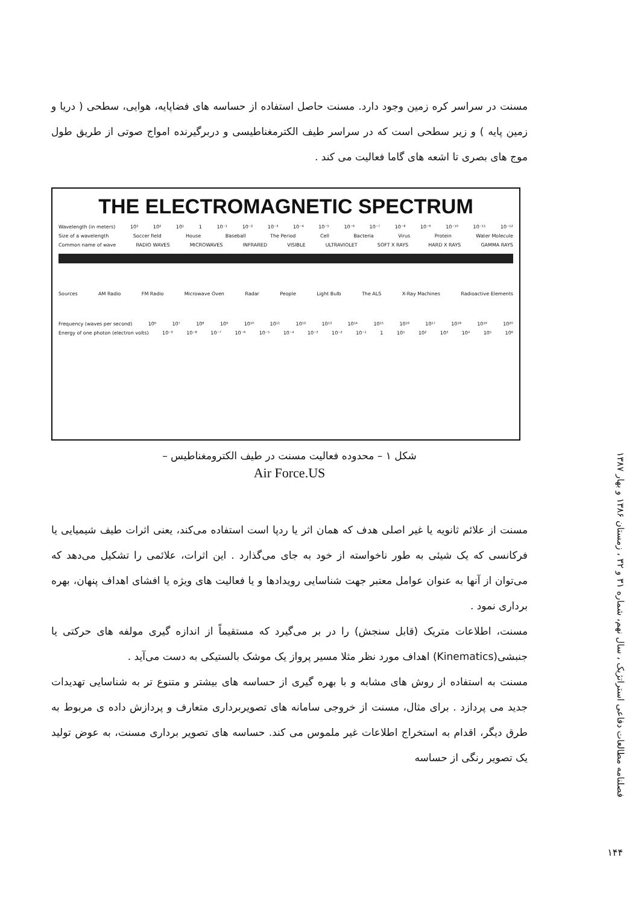مسنت در سراسر کره زمین وجود دارد. مسنت حاصل استفاده از حساسه های فضاپایه، هوایی، سطحی ( دریا و زمین پایه ) و زیر سطحی است که در سراسر طیف الکترمغناطیسی و دربرگیرنده امواج صوتی از طریق طول موج های بصری تا اشعه های گاما فعالیت می کند .
THE ELECTROMAGNETIC SPECTRUM
Wavelength (in meters) 10³ 10² 10¹ 1 10⁻¹ 10⁻² 10⁻³ 10⁻⁴ 10⁻⁵ 10⁻⁶ 10⁻⁷ 10⁻⁸ 10⁻⁹ 10⁻¹⁰ 10⁻¹¹ 10⁻¹²
Size of a wavelength Soccer field House Baseball The Period Cell Bacteria Virus Protein Water Molecule
Common name of wave RADIO WAVES MICROWAVES INFRARED VISIBLE ULTRAVIOLET SOFT X RAYS HARD X RAYS GAMMA RAYS
Sources AM Radio FM Radio Microwave Oven Radar People Light Bulb The ALS X-Ray Machines Radioactive Elements
Frequency (waves per second) 10⁶ 10⁷ 10⁸ 10⁹ 10¹⁰ 10¹¹ 10¹² 10¹³ 10¹⁴ 10¹⁵ 10¹⁶ 10¹⁷ 10¹⁸ 10¹⁹ 10²⁰
Energy of one photon (electron volts) 10⁻⁹ 10⁻⁸ 10⁻⁷ 10⁻⁶ 10⁻⁵ 10⁻⁴ 10⁻³ 10⁻² 10⁻¹ 1 10¹ 10² 10³ 10⁴ 10⁵ 10⁶
شکل ۱ – محدوده فعالیت مسنت در طیف الکترومغناطیس –
Air Force.US
مسنت از علائم ثانویه یا غیر اصلی هدف که همان اثر یا ردپا است استفاده می‌کند، یعنی اثرات طیف شیمیایی یا فرکانسی که یک شیئی به طور ناخواسته از خود به جای می‌گذارد . این اثرات، علائمی را تشکیل می‌دهد که می‌توان از آنها به عنوان عوامل معتبر جهت شناسایی رویدادها و یا فعالیت های ویژه یا افشای اهداف پنهان، بهره برداری نمود .
مسنت، اطلاعات متریک (قابل سنجش) را در بر می‌گیرد که مستقیماً از اندازه گیری مولفه های حرکتی یا جنبشی(Kinematics) اهداف مورد نظر مثلا مسیر پرواز یک موشک بالستیکی به دست می‌آید .
مسنت به استفاده از روش های مشابه و با بهره گیری از حساسه های بیشتر و متنوع تر به شناسایی تهدیدات جدید می پردازد . برای مثال، مسنت از خروجی سامانه های تصویربرداری متعارف و پردازش داده ی مربوط به طرق دیگر، اقدام به استخراج اطلاعات غیر ملموس می کند. حساسه های تصویر برداری مسنت، به عوض تولید یک تصویر رنگی از حساسه
فصلنامه مطالعات دفاعی استراتژیک ، سال نهم، شماره ۳۱ و ۳۲ ، زمستان ۱۳۸۶ و بهار ۱۳۸۷
۱۴۴